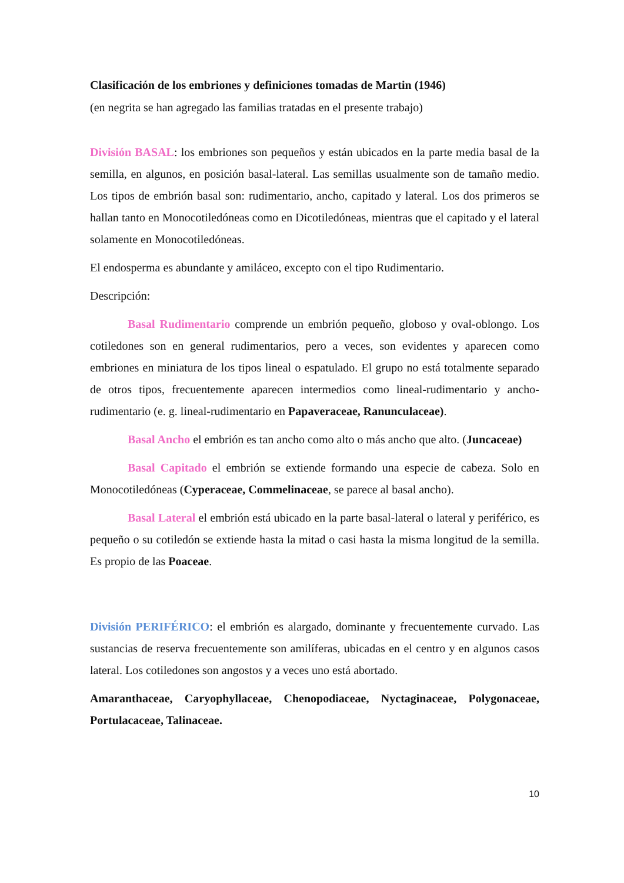Clasificación de los embriones y definiciones tomadas de Martin (1946)
(en negrita se han agregado las familias tratadas en el presente trabajo)
División BASAL: los embriones son pequeños y están ubicados en la parte media basal de la semilla, en algunos, en posición basal-lateral. Las semillas usualmente son de tamaño medio. Los tipos de embrión basal son: rudimentario, ancho, capitado y lateral. Los dos primeros se hallan tanto en Monocotiledóneas como en Dicotiledóneas, mientras que el capitado y el lateral solamente en Monocotiledóneas.
El endosperma es abundante y amiláceo, excepto con el tipo Rudimentario.
Descripción:
Basal Rudimentario comprende un embrión pequeño, globoso y oval-oblongo. Los cotiledones son en general rudimentarios, pero a veces, son evidentes y aparecen como embriones en miniatura de los tipos lineal o espatulado. El grupo no está totalmente separado de otros tipos, frecuentemente aparecen intermedios como lineal-rudimentario y ancho-rudimentario (e. g. lineal-rudimentario en Papaveraceae, Ranunculaceae).
Basal Ancho el embrión es tan ancho como alto o más ancho que alto. (Juncaceae)
Basal Capitado el embrión se extiende formando una especie de cabeza. Solo en Monocotiledóneas (Cyperaceae, Commelinaceae, se parece al basal ancho).
Basal Lateral el embrión está ubicado en la parte basal-lateral o lateral y periférico, es pequeño o su cotiledón se extiende hasta la mitad o casi hasta la misma longitud de la semilla. Es propio de las Poaceae.
División PERIFÉRICO: el embrión es alargado, dominante y frecuentemente curvado. Las sustancias de reserva frecuentemente son amilíferas, ubicadas en el centro y en algunos casos lateral. Los cotiledones son angostos y a veces uno está abortado.
Amaranthaceae, Caryophyllaceae, Chenopodiaceae, Nyctaginaceae, Polygonaceae, Portulacaceae, Talinaceae.
10